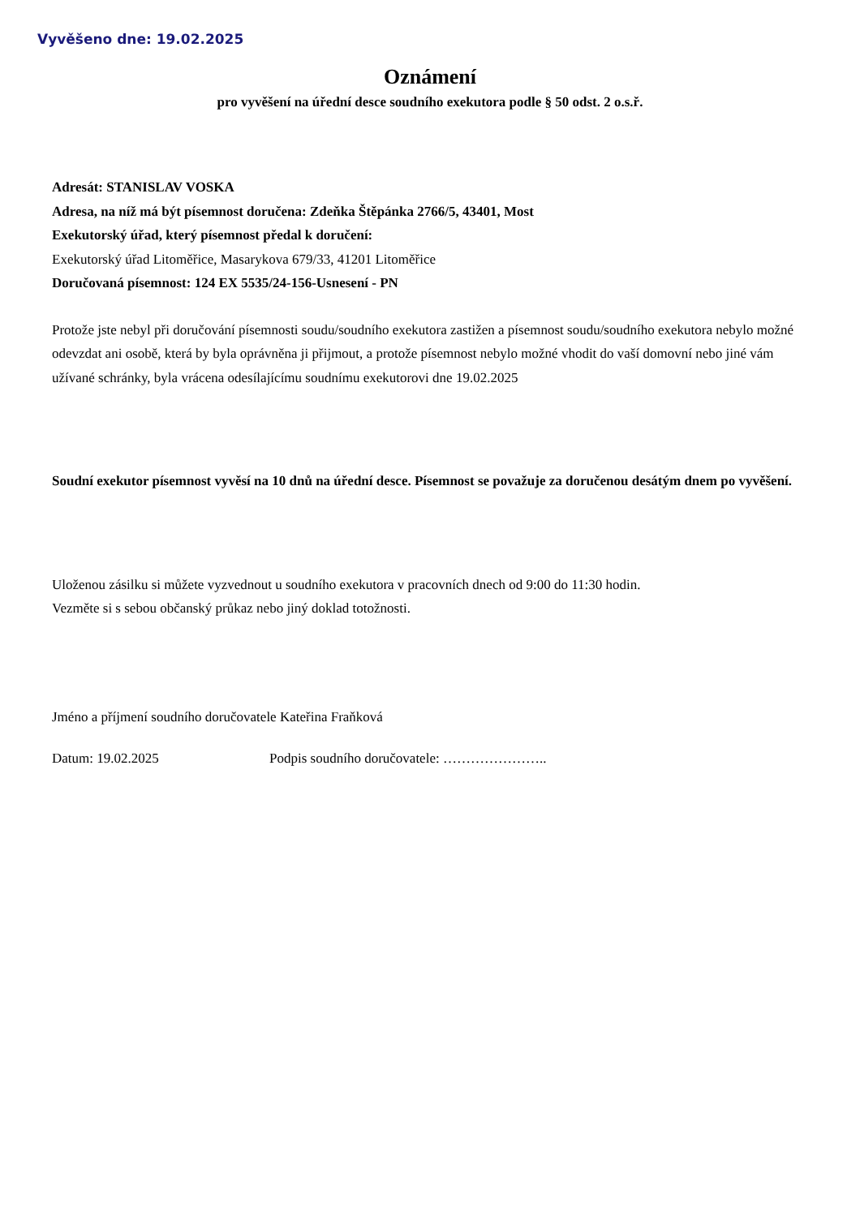Vyvěšeno dne: 19.02.2025
Oznámení
pro vyvěšení na úřední desce soudního exekutora podle § 50 odst. 2 o.s.ř.
Adresát: STANISLAV VOSKA
Adresa, na níž má být písemnost doručena: Zdeňka Štěpánka 2766/5, 43401, Most
Exekutorský úřad, který písemnost předal k doručení:
Exekutorský úřad Litoměřice, Masarykova 679/33, 41201 Litoměřice
Doručovaná písemnost: 124 EX 5535/24-156-Usnesení - PN
Protože jste nebyl při doručování písemnosti soudu/soudního exekutora zastižen a písemnost soudu/soudního exekutora nebylo možné odevzdat ani osobě, která by byla oprávněna ji přijmout, a protože písemnost nebylo možné vhodit do vaší domovní nebo jiné vám užívané schránky, byla vrácena odesílajícímu soudnímu exekutorovi dne 19.02.2025
Soudní exekutor písemnost vyvěsí na 10 dnů na úřední desce. Písemnost se považuje za doručenou desátým dnem po vyvěšení.
Uloženou zásilku si můžete vyzvednout u soudního exekutora v pracovních dnech od 9:00 do 11:30 hodin.
Vezměte si s sebou občanský průkaz nebo jiný doklad totožnosti.
Jméno a příjmení soudního doručovatele Kateřina Fraňková
Datum: 19.02.2025 Podpis soudního doručovatele: …………………..